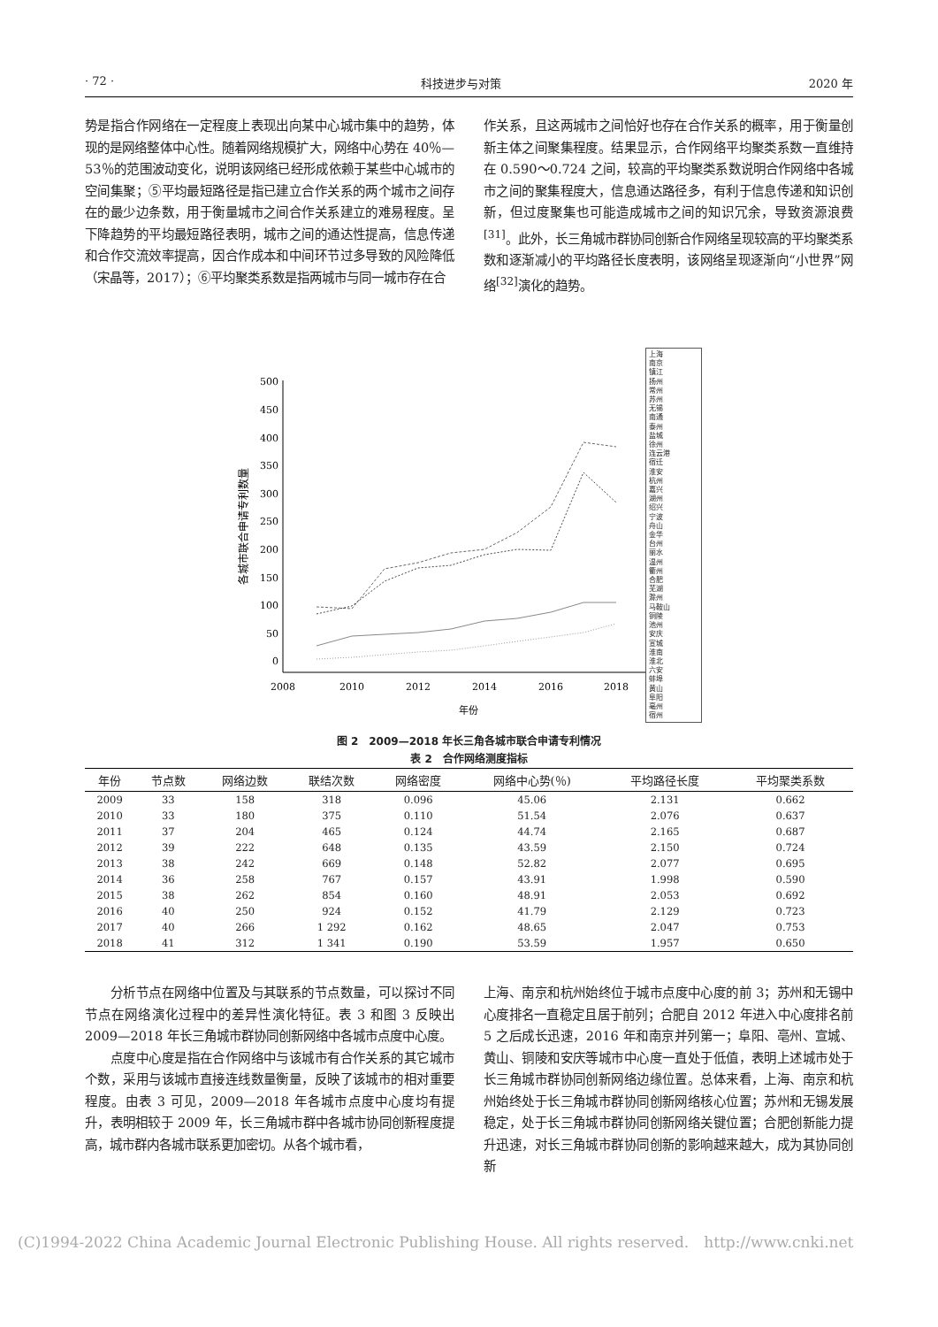· 72 · 科技进步与对策 2020 年
势是指合作网络在一定程度上表现出向某中心城市集中的趋势，体现的是网络整体中心性。随着网络规模扩大，网络中心势在 40％—53％的范围波动变化，说明该网络已经形成依赖于某些中心城市的空间集聚；⑤平均最短路径是指已建立合作关系的两个城市之间存在的最少边条数，用于衡量城市之间合作关系建立的难易程度。呈下降趋势的平均最短路径表明，城市之间的通达性提高，信息传递和合作交流效率提高，因合作成本和中间环节过多导致的风险降低（宋晶等，2017）；⑥平均聚类系数是指两城市与同一城市存在合
作关系，且这两城市之间恰好也存在合作关系的概率，用于衡量创新主体之间聚集程度。结果显示，合作网络平均聚类系数一直维持在 0.590～0.724 之间，较高的平均聚类系数说明合作网络中各城市之间的聚集程度大，信息通达路径多，有利于信息传递和知识创新，但过度聚集也可能造成城市之间的知识冗余，导致资源浪费<sup>[31]</sup>。此外，长三角城市群协同创新合作网络呈现较高的平均聚类系数和逐渐减小的平均路径长度表明，该网络呈现逐渐向“小世界”网络<sup>[32]</sup>演化的趋势。
500
450
400
350
300
250
200
150
100
50
0
2008
2010
2012
2014
2016
2018
年份
各城市联合申请专利数量
上海
南京
镇江
扬州
常州
苏州
无锡
南通
泰州
盐城
徐州
连云港
宿迁
淮安
杭州
嘉兴
湖州
绍兴
宁波
舟山
金华
台州
丽水
温州
衢州
合肥
芜湖
滁州
马鞍山
铜陵
池州
安庆
宣城
淮南
淮北
六安
蚌埠
黄山
阜阳
亳州
宿州
图 2　2009—2018 年长三角各城市联合申请专利情况
表 2　合作网络测度指标
| 年份 | 节点数 | 网络边数 | 联结次数 | 网络密度 | 网络中心势(％) | 平均路径长度 | 平均聚类系数 |
| --- | --- | --- | --- | --- | --- | --- | --- |
| 2009 | 33 | 158 | 318 | 0.096 | 45.06 | 2.131 | 0.662 |
| 2010 | 33 | 180 | 375 | 0.110 | 51.54 | 2.076 | 0.637 |
| 2011 | 37 | 204 | 465 | 0.124 | 44.74 | 2.165 | 0.687 |
| 2012 | 39 | 222 | 648 | 0.135 | 43.59 | 2.150 | 0.724 |
| 2013 | 38 | 242 | 669 | 0.148 | 52.82 | 2.077 | 0.695 |
| 2014 | 36 | 258 | 767 | 0.157 | 43.91 | 1.998 | 0.590 |
| 2015 | 38 | 262 | 854 | 0.160 | 48.91 | 2.053 | 0.692 |
| 2016 | 40 | 250 | 924 | 0.152 | 41.79 | 2.129 | 0.723 |
| 2017 | 40 | 266 | 1 292 | 0.162 | 48.65 | 2.047 | 0.753 |
| 2018 | 41 | 312 | 1 341 | 0.190 | 53.59 | 1.957 | 0.650 |
分析节点在网络中位置及与其联系的节点数量，可以探讨不同节点在网络演化过程中的差异性演化特征。表 3 和图 3 反映出 2009—2018 年长三角城市群协同创新网络中各城市点度中心度。
点度中心度是指在合作网络中与该城市有合作关系的其它城市个数，采用与该城市直接连线数量衡量，反映了该城市的相对重要程度。由表 3 可见，2009—2018 年各城市点度中心度均有提升，表明相较于 2009 年，长三角城市群中各城市协同创新程度提高，城市群内各城市联系更加密切。从各个城市看，
上海、南京和杭州始终位于城市点度中心度的前 3；苏州和无锡中心度排名一直稳定且居于前列；合肥自 2012 年进入中心度排名前 5 之后成长迅速，2016 年和南京并列第一；阜阳、亳州、宣城、黄山、铜陵和安庆等城市中心度一直处于低值，表明上述城市处于长三角城市群协同创新网络边缘位置。总体来看，上海、南京和杭州始终处于长三角城市群协同创新网络核心位置；苏州和无锡发展稳定，处于长三角城市群协同创新网络关键位置；合肥创新能力提升迅速，对长三角城市群协同创新的影响越来越大，成为其协同创新
(C)1994-2022 China Academic Journal Electronic Publishing House. All rights reserved.　http://www.cnki.net